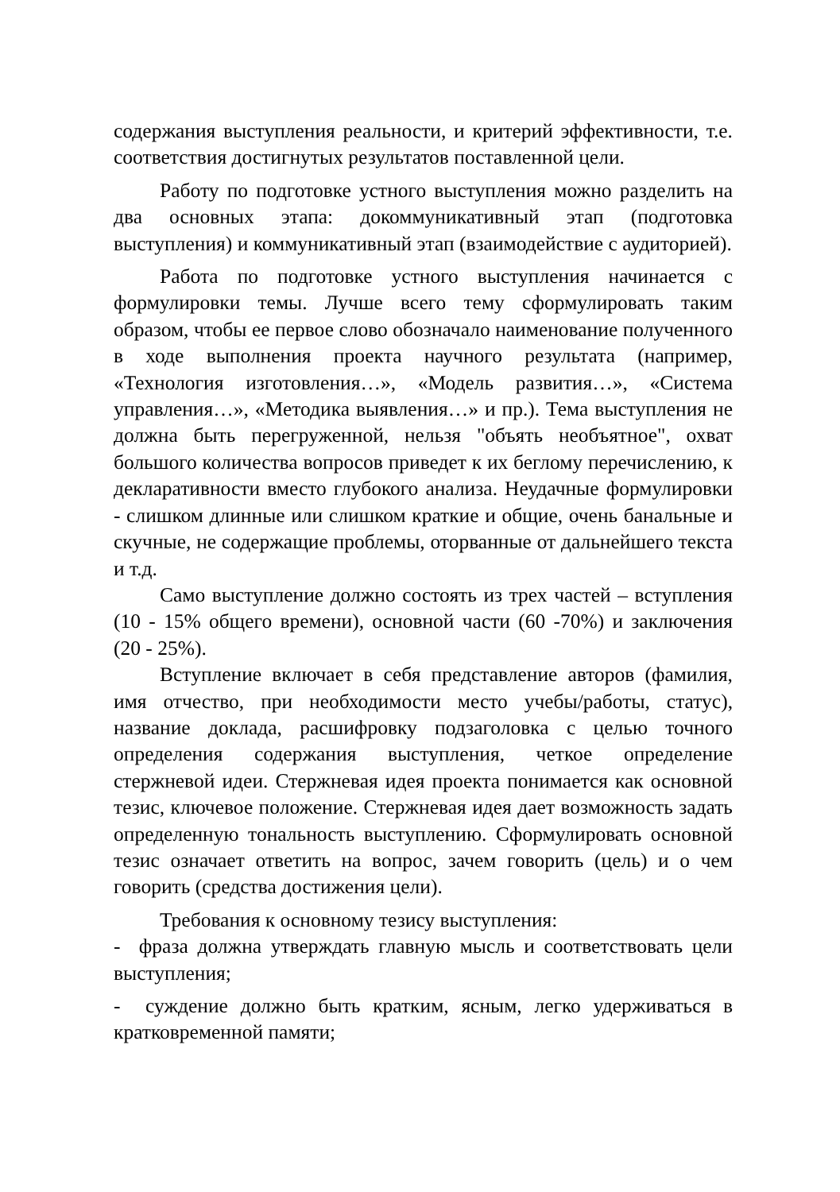содержания выступления реальности, и критерий эффективности, т.е. соответствия достигнутых результатов поставленной цели.
Работу по подготовке устного выступления можно разделить на два основных этапа: докоммуникативный этап (подготовка выступления) и коммуникативный этап (взаимодействие с аудиторией).
Работа по подготовке устного выступления начинается с формулировки темы. Лучше всего тему сформулировать таким образом, чтобы ее первое слово обозначало наименование полученного в ходе выполнения проекта научного результата (например, «Технология изготовления…», «Модель развития…», «Система управления…», «Методика выявления…» и пр.). Тема выступления не должна быть перегруженной, нельзя "объять необъятное", охват большого количества вопросов приведет к их беглому перечислению, к декларативности вместо глубокого анализа. Неудачные формулировки - слишком длинные или слишком краткие и общие, очень банальные и скучные, не содержащие проблемы, оторванные от дальнейшего текста и т.д.
Само выступление должно состоять из трех частей – вступления (10 - 15% общего времени), основной части (60 -70%) и заключения (20 - 25%).
Вступление включает в себя представление авторов (фамилия, имя отчество, при необходимости место учебы/работы, статус), название доклада, расшифровку подзаголовка с целью точного определения содержания выступления, четкое определение стержневой идеи. Стержневая идея проекта понимается как основной тезис, ключевое положение. Стержневая идея дает возможность задать определенную тональность выступлению. Сформулировать основной тезис означает ответить на вопрос, зачем говорить (цель) и о чем говорить (средства достижения цели).
Требования к основному тезису выступления:
- фраза должна утверждать главную мысль и соответствовать цели выступления;
- суждение должно быть кратким, ясным, легко удерживаться в кратковременной памяти;